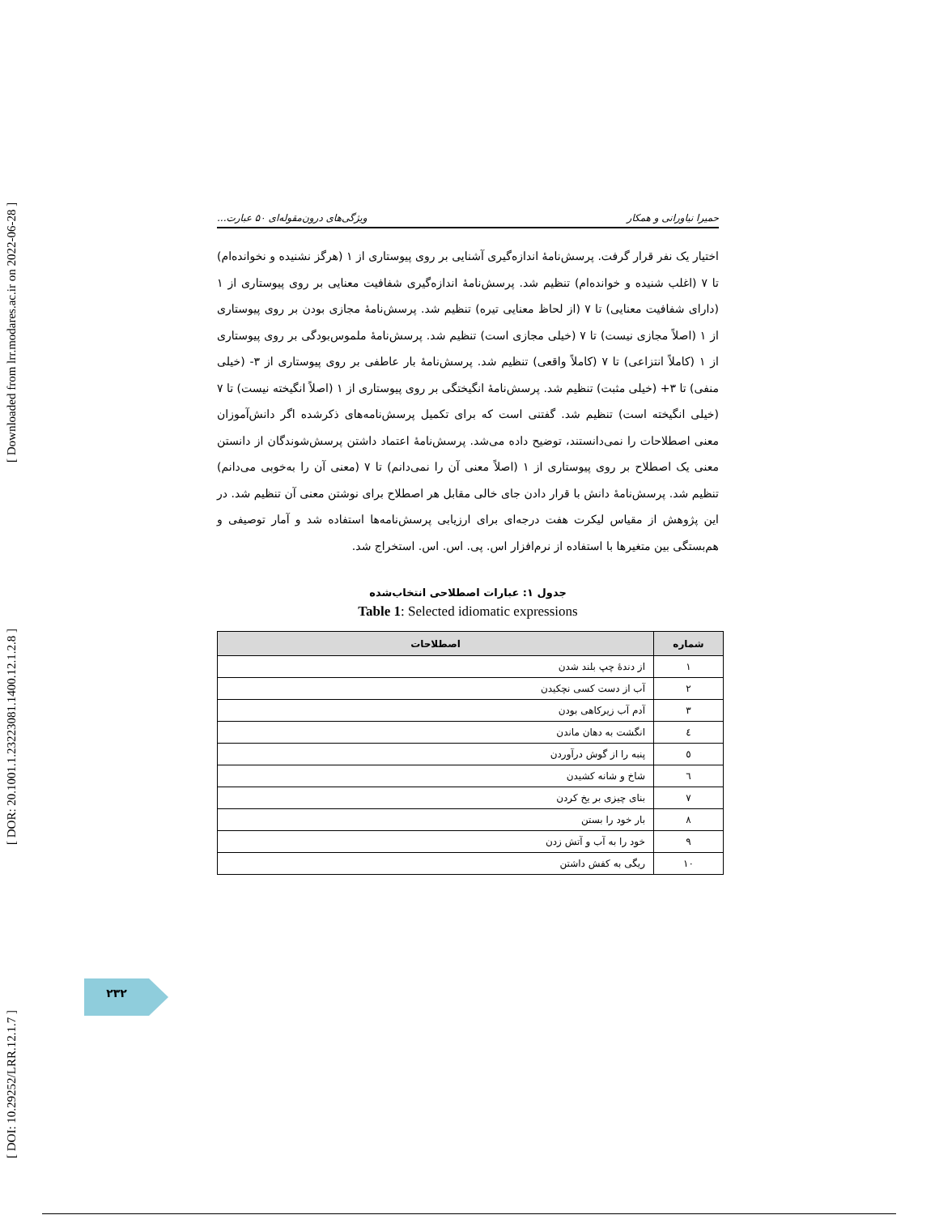[ DOI: 10.29252/LRR.12.1.7 ] [ DOR: 20.1001.1.23223081.1400.12.1.2.8 ] [ Downloaded from lrr.modares.ac.ir on 2022-06-28 ]
حمیرا نیاورانی و همکار ویژگی‌های درون‌مقوله‌ای ۵۰ عبارت...
اختیار یک نفر قرار گرفت. پرسش‌نامهٔ اندازه‌گیری آشنایی بر روی پیوستاری از ۱ (هرگز نشنیده و نخوانده‌ام) تا ۷ (اغلب شنیده و خوانده‌ام) تنظیم شد. پرسش‌نامهٔ اندازه‌گیری شفافیت معنایی بر روی پیوستاری از ۱ (دارای شفافیت معنایی) تا ۷ (از لحاظ معنایی تیره) تنظیم شد. پرسش‌نامهٔ مجازی بودن بر روی پیوستاری از ۱ (اصلاً مجازی نیست) تا ۷ (خیلی مجازی است) تنظیم شد. پرسش‌نامهٔ ملموس‌بودگی بر روی پیوستاری از ۱ (کاملاً انتزاعی) تا ۷ (کاملاً واقعی) تنظیم شد. پرسش‌نامهٔ بار عاطفی بر روی پیوستاری از ۳- (خیلی منفی) تا ۳+ (خیلی مثبت) تنظیم شد. پرسش‌نامهٔ انگیختگی بر روی پیوستاری از ۱ (اصلاً انگیخته نیست) تا ۷ (خیلی انگیخته است) تنظیم شد. گفتنی است که برای تکمیل پرسش‌نامه‌های ذکرشده اگر دانش‌آموزان معنی اصطلاحات را نمی‌دانستند، توضیح داده می‌شد. پرسش‌نامهٔ اعتماد داشتن پرسش‌شوندگان از دانستن معنی یک اصطلاح بر روی پیوستاری از ۱ (اصلاً معنی آن را نمی‌دانم) تا ۷ (معنی آن را به‌خوبی می‌دانم) تنظیم شد. پرسش‌نامهٔ دانش با قرار دادن جای خالی مقابل هر اصطلاح برای نوشتن معنی آن تنظیم شد. در این پژوهش از مقیاس لیکرت هفت درجه‌ای برای ارزیابی پرسش‌نامه‌ها استفاده شد و آمار توصیفی و هم‌بستگی بین متغیرها با استفاده از نرم‌افزار اس. پی. اس. اس. استخراج شد.
جدول ۱: عبارات اصطلاحی انتخاب‌شده
Table 1: Selected idiomatic expressions
| شماره | اصطلاحات |
| --- | --- |
| ۱ | از دندهٔ چپ بلند شدن |
| ۲ | آب از دست کسی نچکیدن |
| ۳ | آدم آب زیرکاهی بودن |
| ٤ | انگشت به دهان ماندن |
| ٥ | پنبه را از گوش درآوردن |
| ٦ | شاخ و شانه کشیدن |
| ٧ | بنای چیزی بر یخ کردن |
| ٨ | بار خود را بستن |
| ٩ | خود را به آب و آتش زدن |
| ١٠ | ریگی به کفش داشتن |
۲۳۲